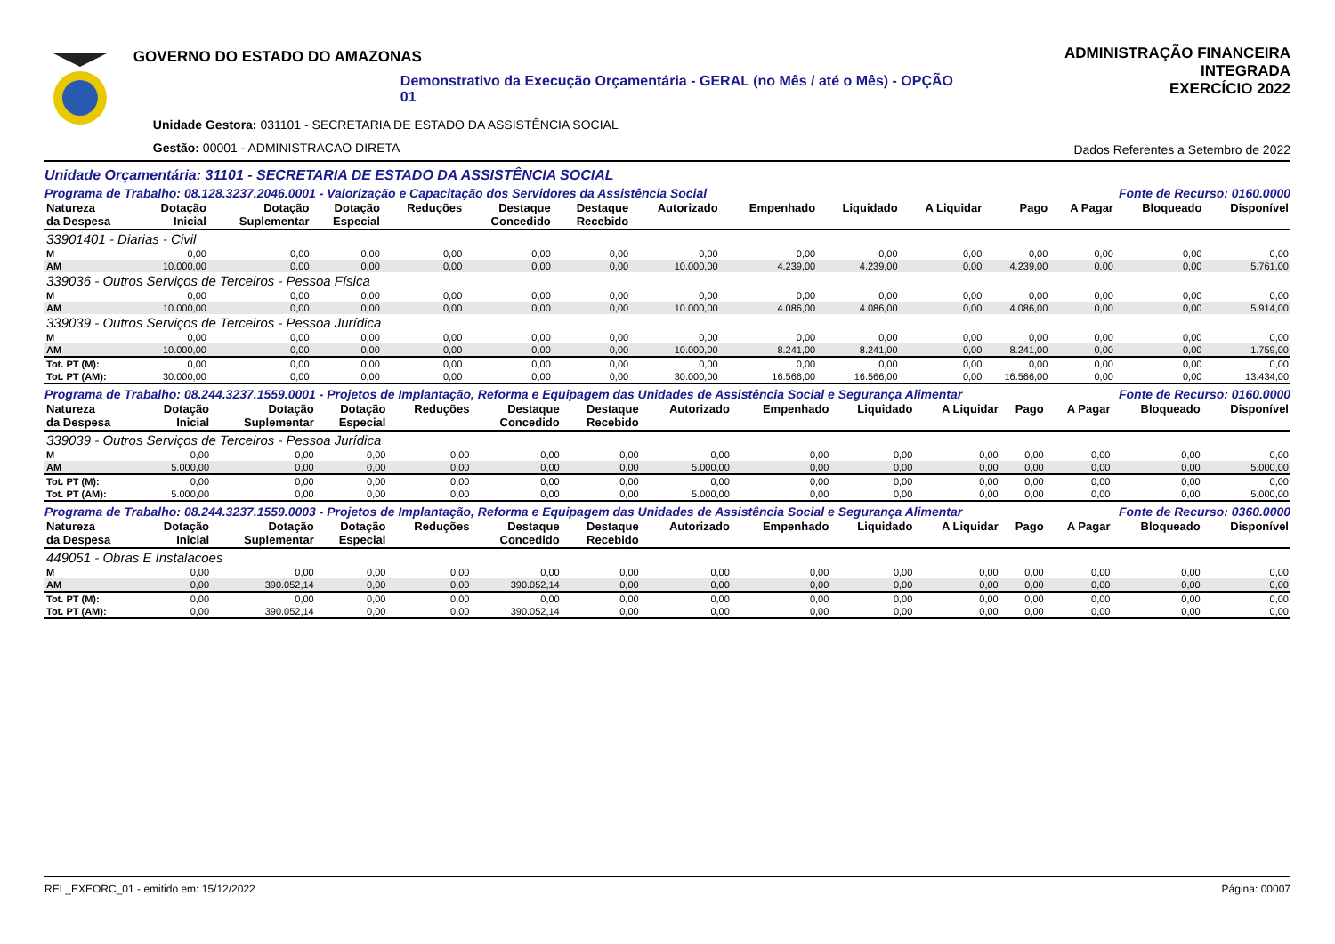GOVERNO DO ESTADO DO AMAZONAS
Demonstrativo da Execução Orçamentária - GERAL (no Mês / até o Mês) - OPÇÃO 01
Unidade Gestora: 031101 - SECRETARIA DE ESTADO DA ASSISTÊNCIA SOCIAL
Gestão: 00001 - ADMINISTRACAO DIRETA
ADMINISTRAÇÃO FINANCEIRA INTEGRADA
EXERCÍCIO 2022
Dados Referentes a Setembro de 2022
Unidade Orçamentária: 31101 - SECRETARIA DE ESTADO DA ASSISTÊNCIA SOCIAL
Programa de Trabalho: 08.128.3237.2046.0001 - Valorização e Capacitação dos Servidores da Assistência Social Fonte de Recurso: 0160.0000
| Natureza da Despesa | Dotação Inicial | Dotação Suplementar | Dotação Especial | Reduções | Destaque Concedido | Destaque Recebido | Autorizado | Empenhado | Liquidado | A Liquidar | Pago | A Pagar | Bloqueado | Disponível |
| --- | --- | --- | --- | --- | --- | --- | --- | --- | --- | --- | --- | --- | --- | --- |
| 33901401 - Diarias - Civil | | | | | | | | | | | | | | |
| M | 0,00 | 0,00 | 0,00 | 0,00 | 0,00 | 0,00 | 0,00 | 0,00 | 0,00 | 0,00 | 0,00 | 0,00 | 0,00 | 0,00 |
| AM | 10.000,00 | 0,00 | 0,00 | 0,00 | 0,00 | 0,00 | 10.000,00 | 4.239,00 | 4.239,00 | 0,00 | 4.239,00 | 0,00 | 0,00 | 5.761,00 |
| 339036 - Outros Serviços de Terceiros - Pessoa Física | | | | | | | | | | | | | | |
| M | 0,00 | 0,00 | 0,00 | 0,00 | 0,00 | 0,00 | 0,00 | 0,00 | 0,00 | 0,00 | 0,00 | 0,00 | 0,00 | 0,00 |
| AM | 10.000,00 | 0,00 | 0,00 | 0,00 | 0,00 | 0,00 | 10.000,00 | 4.086,00 | 4.086,00 | 0,00 | 4.086,00 | 0,00 | 0,00 | 5.914,00 |
| 339039 - Outros Serviços de Terceiros - Pessoa Jurídica | | | | | | | | | | | | | | |
| M | 0,00 | 0,00 | 0,00 | 0,00 | 0,00 | 0,00 | 0,00 | 0,00 | 0,00 | 0,00 | 0,00 | 0,00 | 0,00 | 0,00 |
| AM | 10.000,00 | 0,00 | 0,00 | 0,00 | 0,00 | 0,00 | 10.000,00 | 8.241,00 | 8.241,00 | 0,00 | 8.241,00 | 0,00 | 0,00 | 1.759,00 |
| Tot. PT (M): | 0,00 | 0,00 | 0,00 | 0,00 | 0,00 | 0,00 | 0,00 | 0,00 | 0,00 | 0,00 | 0,00 | 0,00 | 0,00 | 0,00 |
| Tot. PT (AM): | 30.000,00 | 0,00 | 0,00 | 0,00 | 0,00 | 0,00 | 30.000,00 | 16.566,00 | 16.566,00 | 0,00 | 16.566,00 | 0,00 | 0,00 | 13.434,00 |
Programa de Trabalho: 08.244.3237.1559.0001 - Projetos de Implantação, Reforma e Equipagem das Unidades de Assistência Social e Segurança Alimentar Fonte de Recurso: 0160.0000
| Natureza da Despesa | Dotação Inicial | Dotação Suplementar | Dotação Especial | Reduções | Destaque Concedido | Destaque Recebido | Autorizado | Empenhado | Liquidado | A Liquidar | Pago | A Pagar | Bloqueado | Disponível |
| --- | --- | --- | --- | --- | --- | --- | --- | --- | --- | --- | --- | --- | --- | --- |
| 339039 - Outros Serviços de Terceiros - Pessoa Jurídica | | | | | | | | | | | | | | |
| M | 0,00 | 0,00 | 0,00 | 0,00 | 0,00 | 0,00 | 0,00 | 0,00 | 0,00 | 0,00 | 0,00 | 0,00 | 0,00 | 0,00 |
| AM | 5.000,00 | 0,00 | 0,00 | 0,00 | 0,00 | 0,00 | 5.000,00 | 0,00 | 0,00 | 0,00 | 0,00 | 0,00 | 0,00 | 5.000,00 |
| Tot. PT (M): | 0,00 | 0,00 | 0,00 | 0,00 | 0,00 | 0,00 | 0,00 | 0,00 | 0,00 | 0,00 | 0,00 | 0,00 | 0,00 | 0,00 |
| Tot. PT (AM): | 5.000,00 | 0,00 | 0,00 | 0,00 | 0,00 | 0,00 | 5.000,00 | 0,00 | 0,00 | 0,00 | 0,00 | 0,00 | 0,00 | 5.000,00 |
Programa de Trabalho: 08.244.3237.1559.0003 - Projetos de Implantação, Reforma e Equipagem das Unidades de Assistência Social e Segurança Alimentar Fonte de Recurso: 0360.0000
| Natureza da Despesa | Dotação Inicial | Dotação Suplementar | Dotação Especial | Reduções | Destaque Concedido | Destaque Recebido | Autorizado | Empenhado | Liquidado | A Liquidar | Pago | A Pagar | Bloqueado | Disponível |
| --- | --- | --- | --- | --- | --- | --- | --- | --- | --- | --- | --- | --- | --- | --- |
| 449051 - Obras E Instalacoes | | | | | | | | | | | | | | |
| M | 0,00 | 0,00 | 0,00 | 0,00 | 0,00 | 0,00 | 0,00 | 0,00 | 0,00 | 0,00 | 0,00 | 0,00 | 0,00 | 0,00 |
| AM | 0,00 | 390.052,14 | 0,00 | 0,00 | 390.052,14 | 0,00 | 0,00 | 0,00 | 0,00 | 0,00 | 0,00 | 0,00 | 0,00 | 0,00 |
| Tot. PT (M): | 0,00 | 0,00 | 0,00 | 0,00 | 0,00 | 0,00 | 0,00 | 0,00 | 0,00 | 0,00 | 0,00 | 0,00 | 0,00 | 0,00 |
| Tot. PT (AM): | 0,00 | 390.052,14 | 0,00 | 0,00 | 390.052,14 | 0,00 | 0,00 | 0,00 | 0,00 | 0,00 | 0,00 | 0,00 | 0,00 | 0,00 |
REL_EXEORC_01 - emitido em: 15/12/2022 Página: 00007